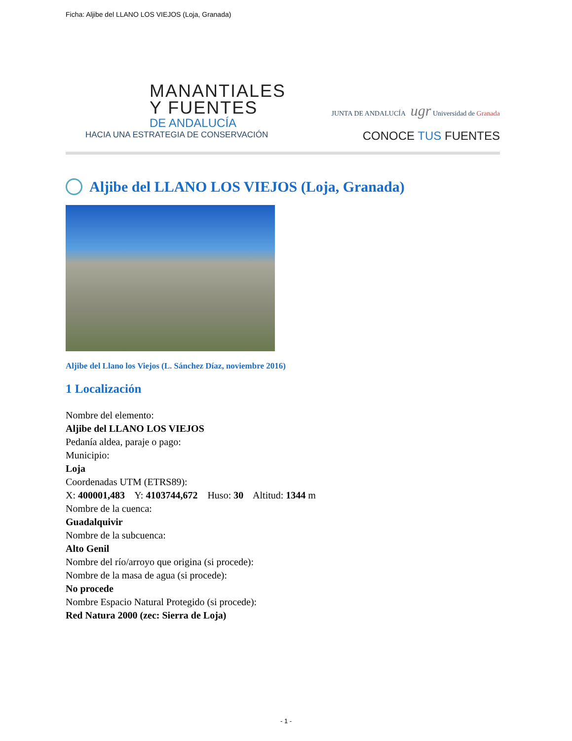Ficha: Aljibe del LLANO LOS VIEJOS (Loja, Granada)
MANANTIALES
Y FUENTES
DE ANDALUCÍA
HACIA UNA ESTRATEGIA DE CONSERVACIÓN
JUNTA DE ANDALUCÍA ugr Universidad de Granada
CONOCE TUS FUENTES
Aljibe del LLANO LOS VIEJOS (Loja, Granada)
Aljibe del Llano los Viejos (L. Sánchez Díaz, noviembre 2016)
1 Localización
Nombre del elemento:
Aljibe del LLANO LOS VIEJOS
Pedanía aldea, paraje o pago:
Municipio:
Loja
Coordenadas UTM (ETRS89):
X: 400001,483 Y: 4103744,672 Huso: 30 Altitud: 1344 m
Nombre de la cuenca:
Guadalquivir
Nombre de la subcuenca:
Alto Genil
Nombre del río/arroyo que origina (si procede):
Nombre de la masa de agua (si procede):
No procede
Nombre Espacio Natural Protegido (si procede):
Red Natura 2000 (zec: Sierra de Loja)
- 1 -